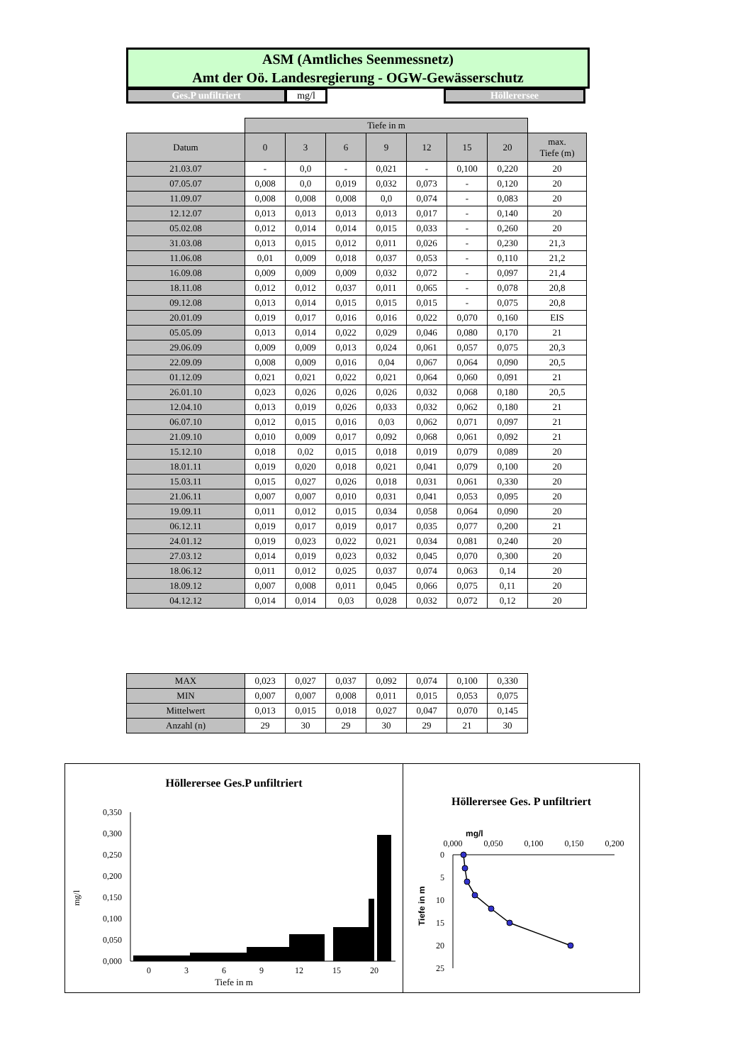ASM (Amtliches Seenmessnetz)
Amt der Oö. Landesregierung - OGW-Gewässerschutz
Ges.P unfiltriert mg/l Höllerersee
| | Tiefe in m | | | | | | | |
| Datum | 0 | 3 | 6 | 9 | 12 | 15 | 20 | max. Tiefe (m) |
| 21.03.07 | - | 0,0 | - | 0,021 | - | 0,100 | 0,220 | 20 |
| 07.05.07 | 0,008 | 0,0 | 0,019 | 0,032 | 0,073 | - | 0,120 | 20 |
| 11.09.07 | 0,008 | 0,008 | 0,008 | 0,0 | 0,074 | - | 0,083 | 20 |
| 12.12.07 | 0,013 | 0,013 | 0,013 | 0,013 | 0,017 | - | 0,140 | 20 |
| 05.02.08 | 0,012 | 0,014 | 0,014 | 0,015 | 0,033 | - | 0,260 | 20 |
| 31.03.08 | 0,013 | 0,015 | 0,012 | 0,011 | 0,026 | - | 0,230 | 21,3 |
| 11.06.08 | 0,01 | 0,009 | 0,018 | 0,037 | 0,053 | - | 0,110 | 21,2 |
| 16.09.08 | 0,009 | 0,009 | 0,009 | 0,032 | 0,072 | - | 0,097 | 21,4 |
| 18.11.08 | 0,012 | 0,012 | 0,037 | 0,011 | 0,065 | - | 0,078 | 20,8 |
| 09.12.08 | 0,013 | 0,014 | 0,015 | 0,015 | 0,015 | - | 0,075 | 20,8 |
| 20.01.09 | 0,019 | 0,017 | 0,016 | 0,016 | 0,022 | 0,070 | 0,160 | EIS |
| 05.05.09 | 0,013 | 0,014 | 0,022 | 0,029 | 0,046 | 0,080 | 0,170 | 21 |
| 29.06.09 | 0,009 | 0,009 | 0,013 | 0,024 | 0,061 | 0,057 | 0,075 | 20,3 |
| 22.09.09 | 0,008 | 0,009 | 0,016 | 0,04 | 0,067 | 0,064 | 0,090 | 20,5 |
| 01.12.09 | 0,021 | 0,021 | 0,022 | 0,021 | 0,064 | 0,060 | 0,091 | 21 |
| 26.01.10 | 0,023 | 0,026 | 0,026 | 0,026 | 0,032 | 0,068 | 0,180 | 20,5 |
| 12.04.10 | 0,013 | 0,019 | 0,026 | 0,033 | 0,032 | 0,062 | 0,180 | 21 |
| 06.07.10 | 0,012 | 0,015 | 0,016 | 0,03 | 0,062 | 0,071 | 0,097 | 21 |
| 21.09.10 | 0,010 | 0,009 | 0,017 | 0,092 | 0,068 | 0,061 | 0,092 | 21 |
| 15.12.10 | 0,018 | 0,02 | 0,015 | 0,018 | 0,019 | 0,079 | 0,089 | 20 |
| 18.01.11 | 0,019 | 0,020 | 0,018 | 0,021 | 0,041 | 0,079 | 0,100 | 20 |
| 15.03.11 | 0,015 | 0,027 | 0,026 | 0,018 | 0,031 | 0,061 | 0,330 | 20 |
| 21.06.11 | 0,007 | 0,007 | 0,010 | 0,031 | 0,041 | 0,053 | 0,095 | 20 |
| 19.09.11 | 0,011 | 0,012 | 0,015 | 0,034 | 0,058 | 0,064 | 0,090 | 20 |
| 06.12.11 | 0,019 | 0,017 | 0,019 | 0,017 | 0,035 | 0,077 | 0,200 | 21 |
| 24.01.12 | 0,019 | 0,023 | 0,022 | 0,021 | 0,034 | 0,081 | 0,240 | 20 |
| 27.03.12 | 0,014 | 0,019 | 0,023 | 0,032 | 0,045 | 0,070 | 0,300 | 20 |
| 18.06.12 | 0,011 | 0,012 | 0,025 | 0,037 | 0,074 | 0,063 | 0,14 | 20 |
| 18.09.12 | 0,007 | 0,008 | 0,011 | 0,045 | 0,066 | 0,075 | 0,11 | 20 |
| 04.12.12 | 0,014 | 0,014 | 0,03 | 0,028 | 0,032 | 0,072 | 0,12 | 20 |
| MAX | 0,023 | 0,027 | 0,037 | 0,092 | 0,074 | 0,100 | 0,330 |
| MIN | 0,007 | 0,007 | 0,008 | 0,011 | 0,015 | 0,053 | 0,075 |
| Mittelwert | 0,013 | 0,015 | 0,018 | 0,027 | 0,047 | 0,070 | 0,145 |
| Anzahl (n) | 29 | 30 | 29 | 30 | 29 | 21 | 30 |
Höllerersee Ges.P unfiltriert
mg/l
0,350
0,300
0,250
0,200
0,150
0,100
0,050
0,000
0
3
6
9
12
15
20
Tiefe in m
Höllerersee Ges. P unfiltriert
mg/l
0,000
0,050
0,100
0,150
0,200
Tiefe in m
0
5
10
15
20
25